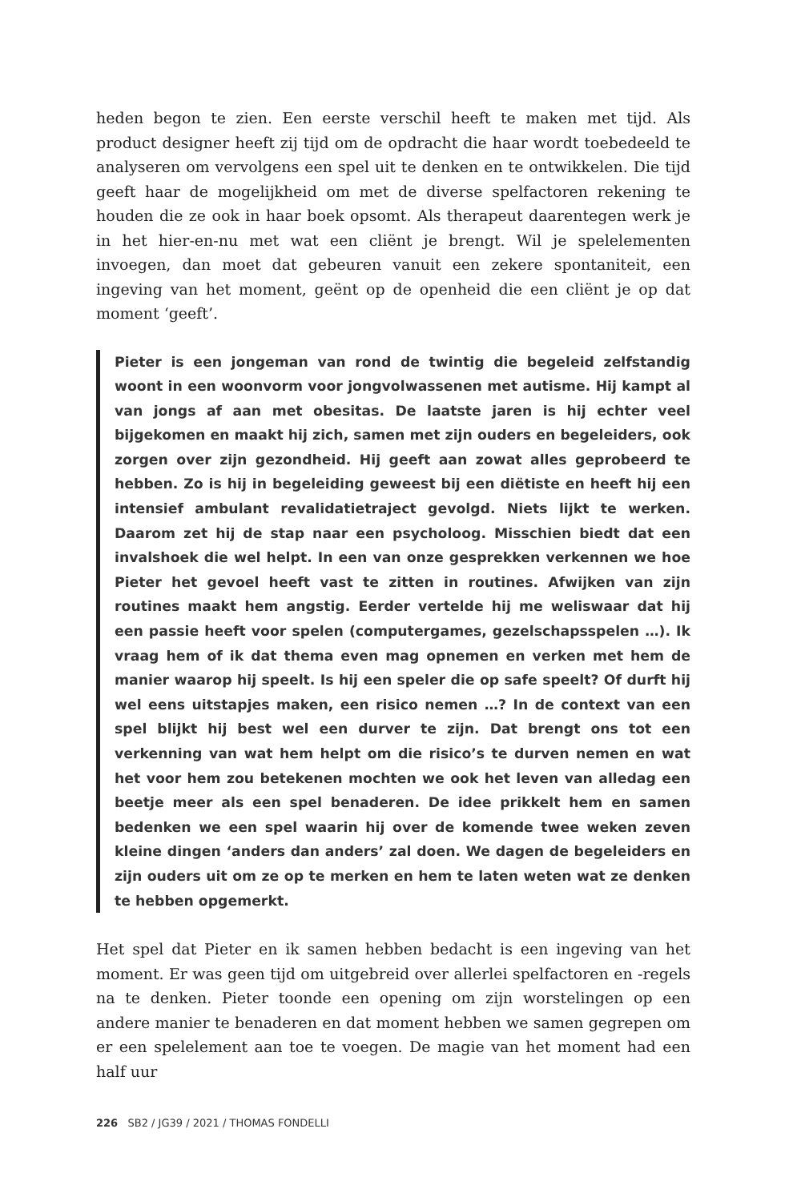heden begon te zien. Een eerste verschil heeft te maken met tijd. Als product designer heeft zij tijd om de opdracht die haar wordt toebedeeld te analyseren om vervolgens een spel uit te denken en te ontwikkelen. Die tijd geeft haar de mogelijkheid om met de diverse spelfactoren rekening te houden die ze ook in haar boek opsomt. Als therapeut daarentegen werk je in het hier-en-nu met wat een cliënt je brengt. Wil je spelelementen invoegen, dan moet dat gebeuren vanuit een zekere spontaniteit, een ingeving van het moment, geënt op de openheid die een cliënt je op dat moment ‘geeft’.
Pieter is een jongeman van rond de twintig die begeleid zelfstandig woont in een woonvorm voor jongvolwassenen met autisme. Hij kampt al van jongs af aan met obesitas. De laatste jaren is hij echter veel bijgekomen en maakt hij zich, samen met zijn ouders en begeleiders, ook zorgen over zijn gezondheid. Hij geeft aan zowat alles geprobeerd te hebben. Zo is hij in begeleiding geweest bij een diëtiste en heeft hij een intensief ambulant revalidatietraject gevolgd. Niets lijkt te werken. Daarom zet hij de stap naar een psycholoog. Misschien biedt dat een invalshoek die wel helpt. In een van onze gesprekken verkennen we hoe Pieter het gevoel heeft vast te zitten in routines. Afwijken van zijn routines maakt hem angstig. Eerder vertelde hij me weliswaar dat hij een passie heeft voor spelen (computergames, gezelschapsspelen …). Ik vraag hem of ik dat thema even mag opnemen en verken met hem de manier waarop hij speelt. Is hij een speler die op safe speelt? Of durft hij wel eens uitstapjes maken, een risico nemen …? In de context van een spel blijkt hij best wel een durver te zijn. Dat brengt ons tot een verkenning van wat hem helpt om die risico’s te durven nemen en wat het voor hem zou betekenen mochten we ook het leven van alledag een beetje meer als een spel benaderen. De idee prikkelt hem en samen bedenken we een spel waarin hij over de komende twee weken zeven kleine dingen ‘anders dan anders’ zal doen. We dagen de begeleiders en zijn ouders uit om ze op te merken en hem te laten weten wat ze denken te hebben opgemerkt.
Het spel dat Pieter en ik samen hebben bedacht is een ingeving van het moment. Er was geen tijd om uitgebreid over allerlei spelfactoren en -regels na te denken. Pieter toonde een opening om zijn worstelingen op een andere manier te benaderen en dat moment hebben we samen gegrepen om er een spelelement aan toe te voegen. De magie van het moment had een half uur
226 SB2 / JG39 / 2021 / THOMAS FONDELLI